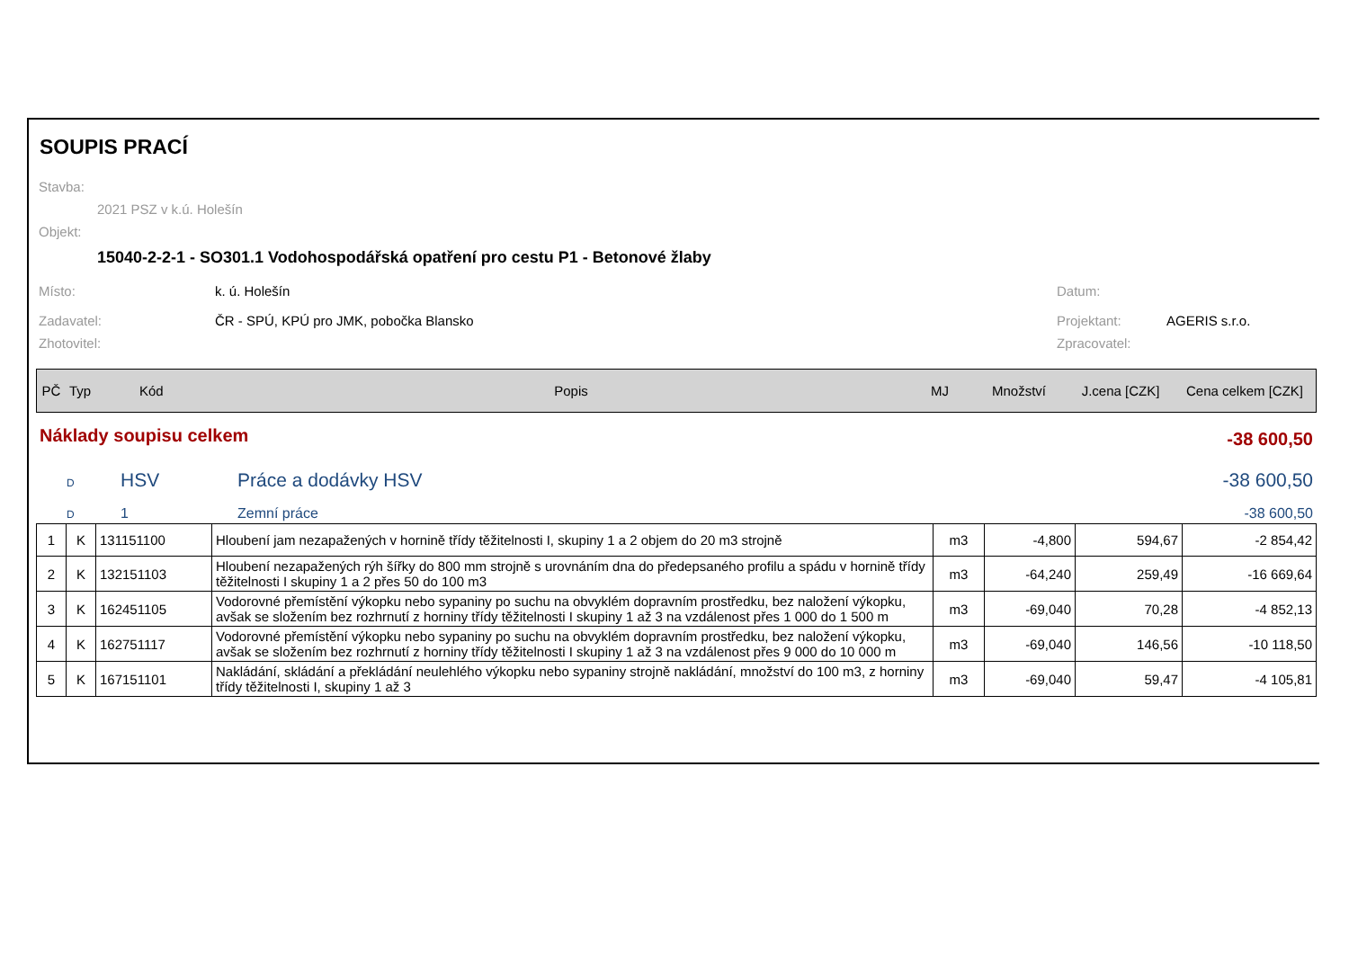SOUPIS PRACÍ
Stavba:
2021 PSZ v k.ú. Holešín
Objekt:
15040-2-2-1 - SO301.1 Vodohospodářská opatření pro cestu P1 - Betonové žlaby
Místo: k. ú. Holešín Datum:
Zadavatel: ČR - SPÚ, KPÚ pro JMK, pobočka Blansko Projektant: AGERIS s.r.o.
Zhotovitel: Zpracovatel:
| PČ | Typ | Kód | Popis | MJ | Množství | J.cena [CZK] | Cena celkem [CZK] |
| --- | --- | --- | --- | --- | --- | --- | --- |
| Náklady soupisu celkem | -38 600,50 |
| D HSV Práce a dodávky HSV | -38 600,50 |
| D 1 Zemní práce | -38 600,50 |
| 1 | K | 131151100 | Hloubení jam nezapažených v hornině třídy těžitelnosti I, skupiny 1 a 2 objem do 20 m3 strojně | m3 | -4,800 | 594,67 | -2 854,42 |
| 2 | K | 132151103 | Hloubení nezapažených rýh šířky do 800 mm strojně s urovnáním dna do předepsaného profilu a spádu v hornině třídy těžitelnosti I skupiny 1 a 2 přes 50 do 100 m3 | m3 | -64,240 | 259,49 | -16 669,64 |
| 3 | K | 162451105 | Vodorovné přemístění výkopku nebo sypaniny po suchu na obvyklém dopravním prostředku, bez naložení výkopku, avšak se složením bez rozhrnutí z horniny třídy těžitelnosti I skupiny 1 až 3 na vzdálenost přes 1 000 do 1 500 m | m3 | -69,040 | 70,28 | -4 852,13 |
| 4 | K | 162751117 | Vodorovné přemístění výkopku nebo sypaniny po suchu na obvyklém dopravním prostředku, bez naložení výkopku, avšak se složením bez rozhrnutí z horniny třídy těžitelnosti I skupiny 1 až 3 na vzdálenost přes 9 000 do 10 000 m | m3 | -69,040 | 146,56 | -10 118,50 |
| 5 | K | 167151101 | Nakládání, skládání a překládání neulehlého výkopku nebo sypaniny strojně nakládání, množství do 100 m3, z horniny třídy těžitelnosti I, skupiny 1 až 3 | m3 | -69,040 | 59,47 | -4 105,81 |